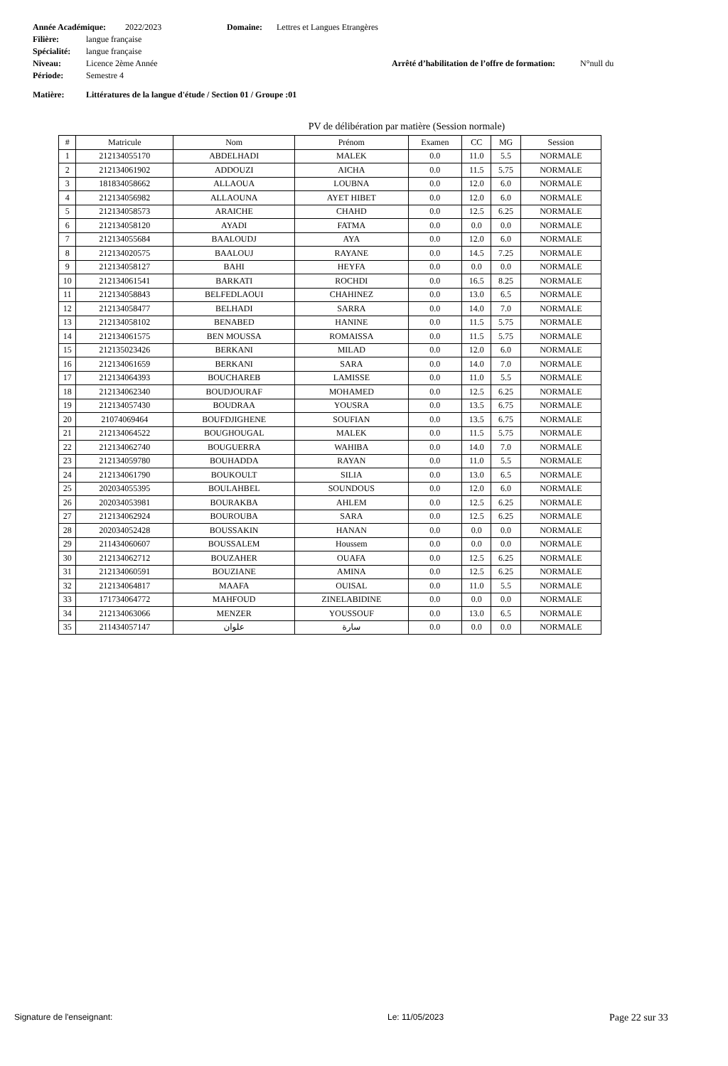Année Académique: 2022/2023 Domaine: Lettres et Langues Etrangères
Filière: langue française
Spécialité: langue française
Niveau: Licence 2ème Année Arrêté d’habilitation de l’offre de formation: N°null du
Période: Semestre 4
Matière: Littératures de la langue d'étude / Section 01 / Groupe :01
PV de délibération par matière (Session normale)
| # | Matricule | Nom | Prénom | Examen | CC | MG | Session |
| --- | --- | --- | --- | --- | --- | --- | --- |
| 1 | 212134055170 | ABDELHADI | MALEK | 0.0 | 11.0 | 5.5 | NORMALE |
| 2 | 212134061902 | ADDOUZI | AICHA | 0.0 | 11.5 | 5.75 | NORMALE |
| 3 | 181834058662 | ALLAOUA | LOUBNA | 0.0 | 12.0 | 6.0 | NORMALE |
| 4 | 212134056982 | ALLAOUNA | AYET HIBET | 0.0 | 12.0 | 6.0 | NORMALE |
| 5 | 212134058573 | ARAICHE | CHAHD | 0.0 | 12.5 | 6.25 | NORMALE |
| 6 | 212134058120 | AYADI | FATMA | 0.0 | 0.0 | 0.0 | NORMALE |
| 7 | 212134055684 | BAALOUDJ | AYA | 0.0 | 12.0 | 6.0 | NORMALE |
| 8 | 212134020575 | BAALOUJ | RAYANE | 0.0 | 14.5 | 7.25 | NORMALE |
| 9 | 212134058127 | BAHI | HEYFA | 0.0 | 0.0 | 0.0 | NORMALE |
| 10 | 212134061541 | BARKATI | ROCHDI | 0.0 | 16.5 | 8.25 | NORMALE |
| 11 | 212134058843 | BELFEDLAOUI | CHAHINEZ | 0.0 | 13.0 | 6.5 | NORMALE |
| 12 | 212134058477 | BELHADI | SARRA | 0.0 | 14.0 | 7.0 | NORMALE |
| 13 | 212134058102 | BENABED | HANINE | 0.0 | 11.5 | 5.75 | NORMALE |
| 14 | 212134061575 | BEN MOUSSA | ROMAISSA | 0.0 | 11.5 | 5.75 | NORMALE |
| 15 | 212135023426 | BERKANI | MILAD | 0.0 | 12.0 | 6.0 | NORMALE |
| 16 | 212134061659 | BERKANI | SARA | 0.0 | 14.0 | 7.0 | NORMALE |
| 17 | 212134064393 | BOUCHAREB | LAMISSE | 0.0 | 11.0 | 5.5 | NORMALE |
| 18 | 212134062340 | BOUDJOURAF | MOHAMED | 0.0 | 12.5 | 6.25 | NORMALE |
| 19 | 212134057430 | BOUDRAA | YOUSRA | 0.0 | 13.5 | 6.75 | NORMALE |
| 20 | 21074069464 | BOUFDJIGHENE | SOUFIAN | 0.0 | 13.5 | 6.75 | NORMALE |
| 21 | 212134064522 | BOUGHOUGAL | MALEK | 0.0 | 11.5 | 5.75 | NORMALE |
| 22 | 212134062740 | BOUGUERRA | WAHIBA | 0.0 | 14.0 | 7.0 | NORMALE |
| 23 | 212134059780 | BOUHADDA | RAYAN | 0.0 | 11.0 | 5.5 | NORMALE |
| 24 | 212134061790 | BOUKOULT | SILIA | 0.0 | 13.0 | 6.5 | NORMALE |
| 25 | 202034055395 | BOULAHBEL | SOUNDOUS | 0.0 | 12.0 | 6.0 | NORMALE |
| 26 | 202034053981 | BOURAKBA | AHLEM | 0.0 | 12.5 | 6.25 | NORMALE |
| 27 | 212134062924 | BOUROUBA | SARA | 0.0 | 12.5 | 6.25 | NORMALE |
| 28 | 202034052428 | BOUSSAKIN | HANAN | 0.0 | 0.0 | 0.0 | NORMALE |
| 29 | 211434060607 | BOUSSALEM | Houssem | 0.0 | 0.0 | 0.0 | NORMALE |
| 30 | 212134062712 | BOUZAHER | OUAFA | 0.0 | 12.5 | 6.25 | NORMALE |
| 31 | 212134060591 | BOUZIANE | AMINA | 0.0 | 12.5 | 6.25 | NORMALE |
| 32 | 212134064817 | MAAFA | OUISAL | 0.0 | 11.0 | 5.5 | NORMALE |
| 33 | 171734064772 | MAHFOUD | ZINELABIDINE | 0.0 | 0.0 | 0.0 | NORMALE |
| 34 | 212134063066 | MENZER | YOUSSOUF | 0.0 | 13.0 | 6.5 | NORMALE |
| 35 | 211434057147 | علوان | سارة | 0.0 | 0.0 | 0.0 | NORMALE |
Signature de l'enseignant: Le: 11/05/2023 Page 22 sur 33